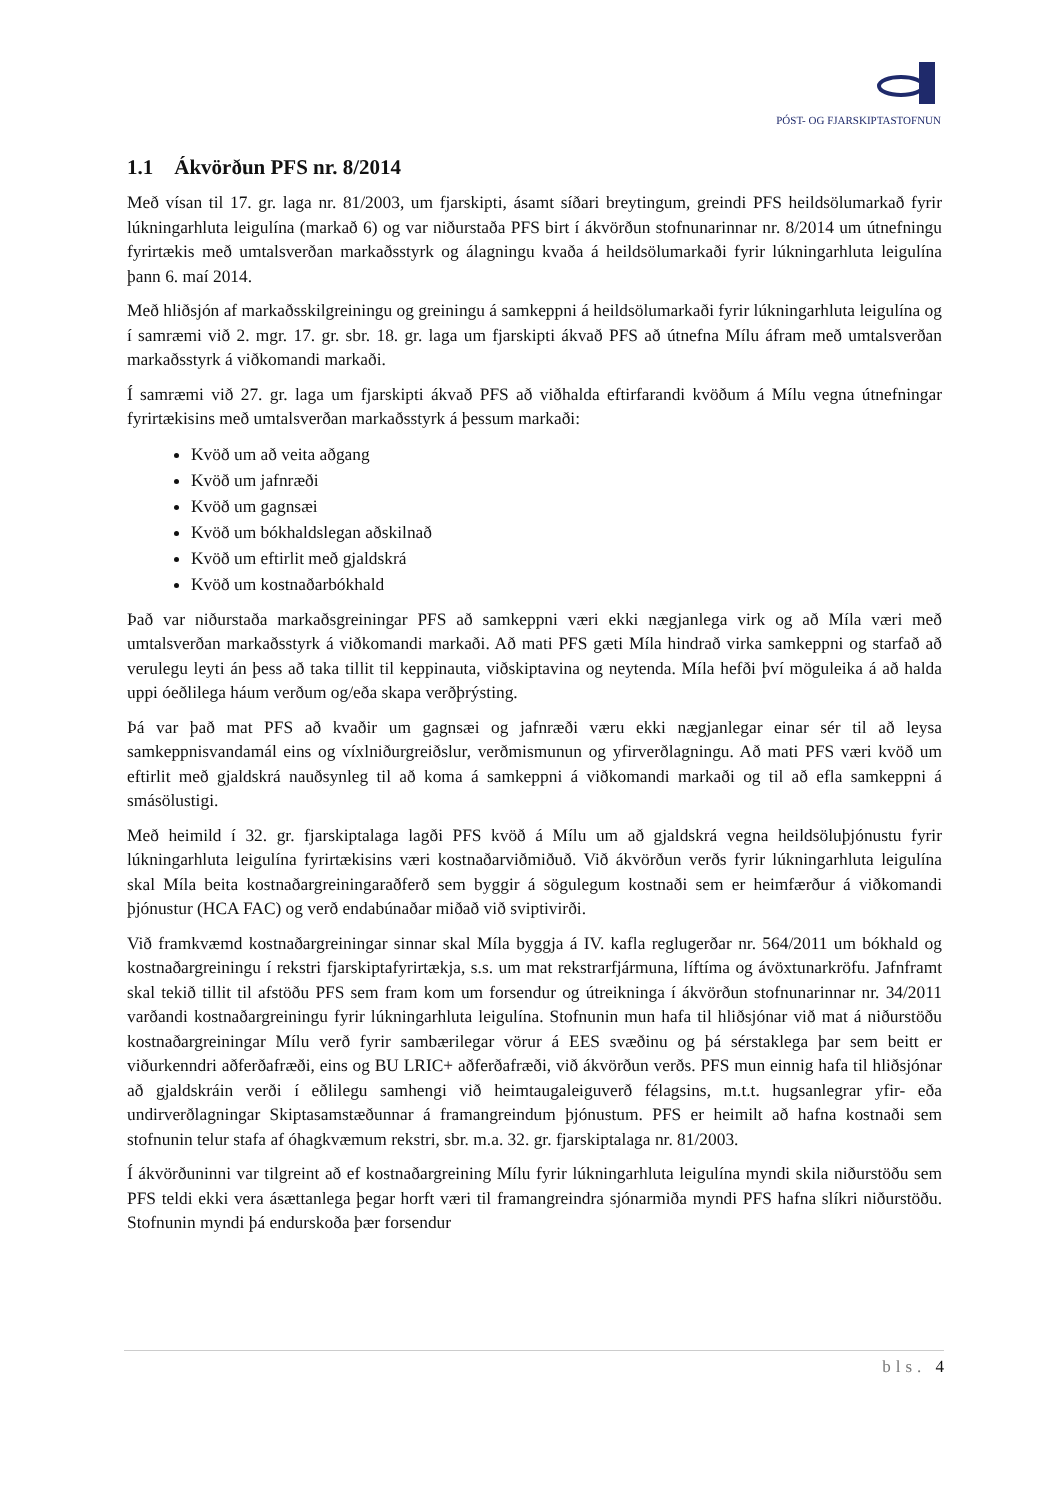PÓST- OG FJARSKIPTASTOFNUN
1.1 Ákvörðun PFS nr. 8/2014
Með vísan til 17. gr. laga nr. 81/2003, um fjarskipti, ásamt síðari breytingum, greindi PFS heildsölumarkað fyrir lúkningarhluta leigulína (markað 6) og var niðurstaða PFS birt í ákvörðun stofnunarinnar nr. 8/2014 um útnefningu fyrirtækis með umtalsverðan markaðsstyrk og álagningu kvaða á heildsölumarkaði fyrir lúkningarhluta leigulína þann 6. maí 2014.
Með hliðsjón af markaðsskilgreiningu og greiningu á samkeppni á heildsölumarkaði fyrir lúkningarhluta leigulína og í samræmi við 2. mgr. 17. gr. sbr. 18. gr. laga um fjarskipti ákvað PFS að útnefna Mílu áfram með umtalsverðan markaðsstyrk á viðkomandi markaði.
Í samræmi við 27. gr. laga um fjarskipti ákvað PFS að viðhalda eftirfarandi kvöðum á Mílu vegna útnefningar fyrirtækisins með umtalsverðan markaðsstyrk á þessum markaði:
Kvöð um að veita aðgang
Kvöð um jafnræði
Kvöð um gagnsæi
Kvöð um bókhaldslegan aðskilnað
Kvöð um eftirlit með gjaldskrá
Kvöð um kostnaðarbókhald
Það var niðurstaða markaðsgreiningar PFS að samkeppni væri ekki nægjanlega virk og að Míla væri með umtalsverðan markaðsstyrk á viðkomandi markaði. Að mati PFS gæti Míla hindrað virka samkeppni og starfað að verulegu leyti án þess að taka tillit til keppinauta, viðskiptavina og neytenda. Míla hefði því möguleika á að halda uppi óeðlilega háum verðum og/eða skapa verðþrýsting.
Þá var það mat PFS að kvaðir um gagnsæi og jafnræði væru ekki nægjanlegar einar sér til að leysa samkeppnisvandamál eins og víxlniðurgreiðslur, verðmismunun og yfirverðlagningu. Að mati PFS væri kvöð um eftirlit með gjaldskrá nauðsynleg til að koma á samkeppni á viðkomandi markaði og til að efla samkeppni á smásölustigi.
Með heimild í 32. gr. fjarskiptalaga lagði PFS kvöð á Mílu um að gjaldskrá vegna heildsöluþjónustu fyrir lúkningarhluta leigulína fyrirtækisins væri kostnaðarviðmiðuð. Við ákvörðun verðs fyrir lúkningarhluta leigulína skal Míla beita kostnaðargreiningaraðferð sem byggir á sögulegum kostnaði sem er heimfærður á viðkomandi þjónustur (HCA FAC) og verð endabúnaðar miðað við sviptivirði.
Við framkvæmd kostnaðargreiningar sinnar skal Míla byggja á IV. kafla reglugerðar nr. 564/2011 um bókhald og kostnaðargreiningu í rekstri fjarskiptafyrirtækja, s.s. um mat rekstrarfjármuna, líftíma og ávöxtunarkröfu. Jafnframt skal tekið tillit til afstöðu PFS sem fram kom um forsendur og útreikninga í ákvörðun stofnunarinnar nr. 34/2011 varðandi kostnaðargreiningu fyrir lúkningarhluta leigulína. Stofnunin mun hafa til hliðsjónar við mat á niðurstöðu kostnaðargreiningar Mílu verð fyrir sambærilegar vörur á EES svæðinu og þá sérstaklega þar sem beitt er viðurkenndri aðferðafræði, eins og BU LRIC+ aðferðafræði, við ákvörðun verðs. PFS mun einnig hafa til hliðsjónar að gjaldskráin verði í eðlilegu samhengi við heimtaugaleiguverð félagsins, m.t.t. hugsanlegrar yfir- eða undirverðlagningar Skiptasamstæðunnar á framangreindum þjónustum. PFS er heimilt að hafna kostnaði sem stofnunin telur stafa af óhagkvæmum rekstri, sbr. m.a. 32. gr. fjarskiptalaga nr. 81/2003.
Í ákvörðuninni var tilgreint að ef kostnaðargreining Mílu fyrir lúkningarhluta leigulína myndi skila niðurstöðu sem PFS teldi ekki vera ásættanlega þegar horft væri til framangreindra sjónarmiða myndi PFS hafna slíkri niðurstöðu. Stofnunin myndi þá endurskoða þær forsendur
bls. 4